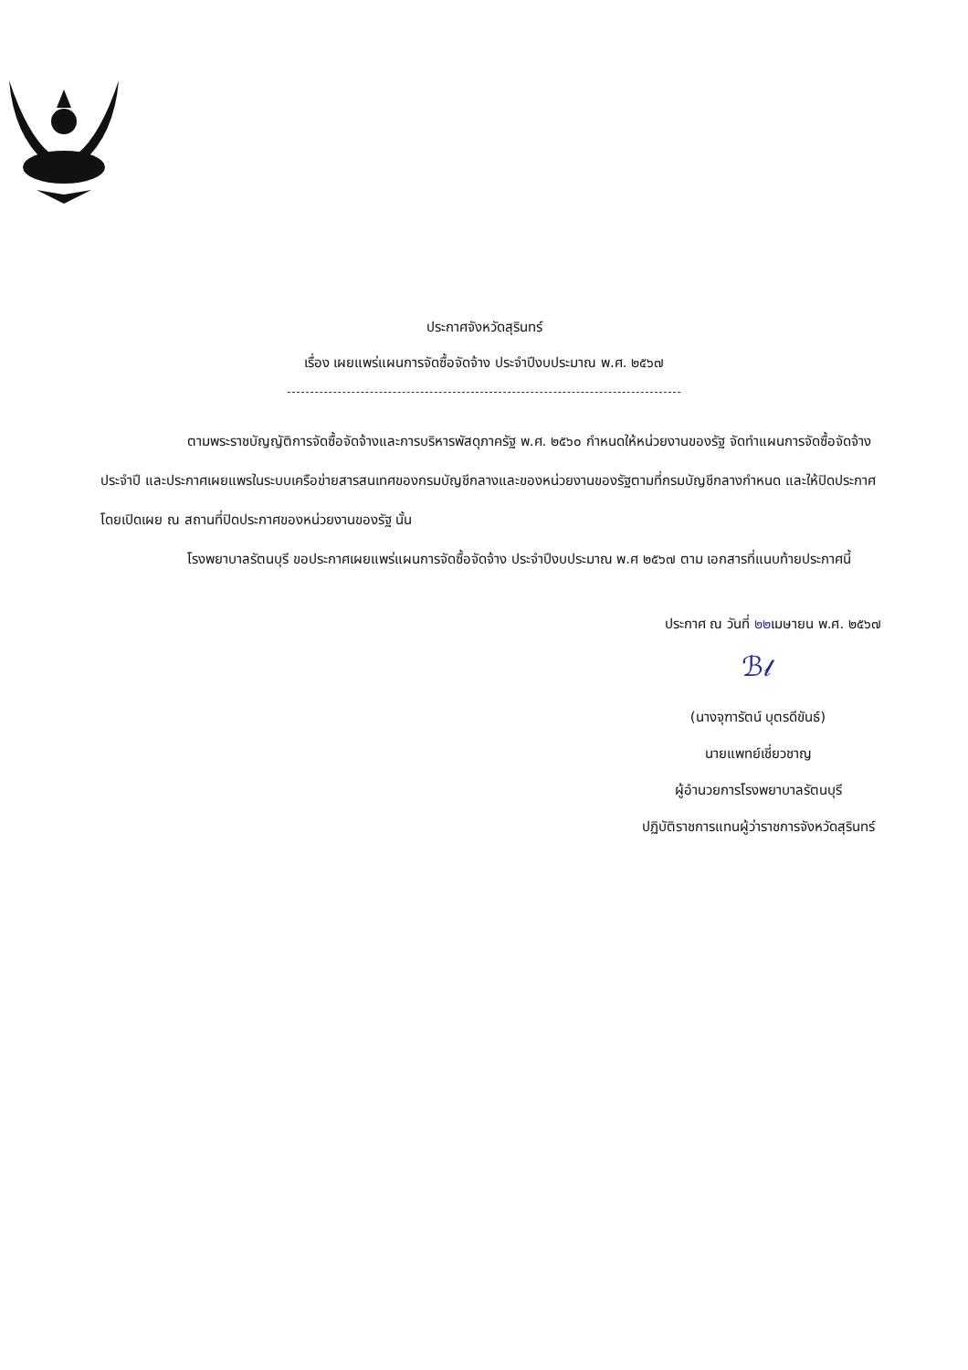ประกาศจังหวัดสุรินทร์
เรื่อง เผยแพร่แผนการจัดซื้อจัดจ้าง ประจำปีงบประมาณ พ.ศ. ๒๕๖๗
ตามพระราชบัญญัติการจัดซื้อจัดจ้างและการบริหารพัสดุภาครัฐ พ.ศ. ๒๕๖๐ กำหนดให้หน่วยงานของรัฐ จัดทำแผนการจัดซื้อจัดจ้างประจำปี และประกาศเผยแพรในระบบเครือข่ายสารสนเทศของกรมบัญชีกลางและของหน่วยงานของรัฐตามที่กรมบัญชีกลางกำหนด และให้ปิดประกาศโดยเปิดเผย ณ สถานที่ปิดประกาศของหน่วยงานของรัฐ นั้น
โรงพยาบาลรัตนบุรี ขอประกาศเผยแพร่แผนการจัดซื้อจัดจ้าง ประจำปีงบประมาณ พ.ศ ๒๕๖๗ ตาม เอกสารที่แนบท้ายประกาศนี้
ประกาศ ณ วันที่ ๒๒เมษายน พ.ศ. ๒๕๖๗
ℬ𝓁
(นางจุฑารัตน์ บุตรดีขันธ์)
นายแพทย์เชี่ยวชาญ
ผู้อำนวยการโรงพยาบาลรัตนบุรี
ปฏิบัติราชการแทนผู้ว่าราชการจังหวัดสุรินทร์